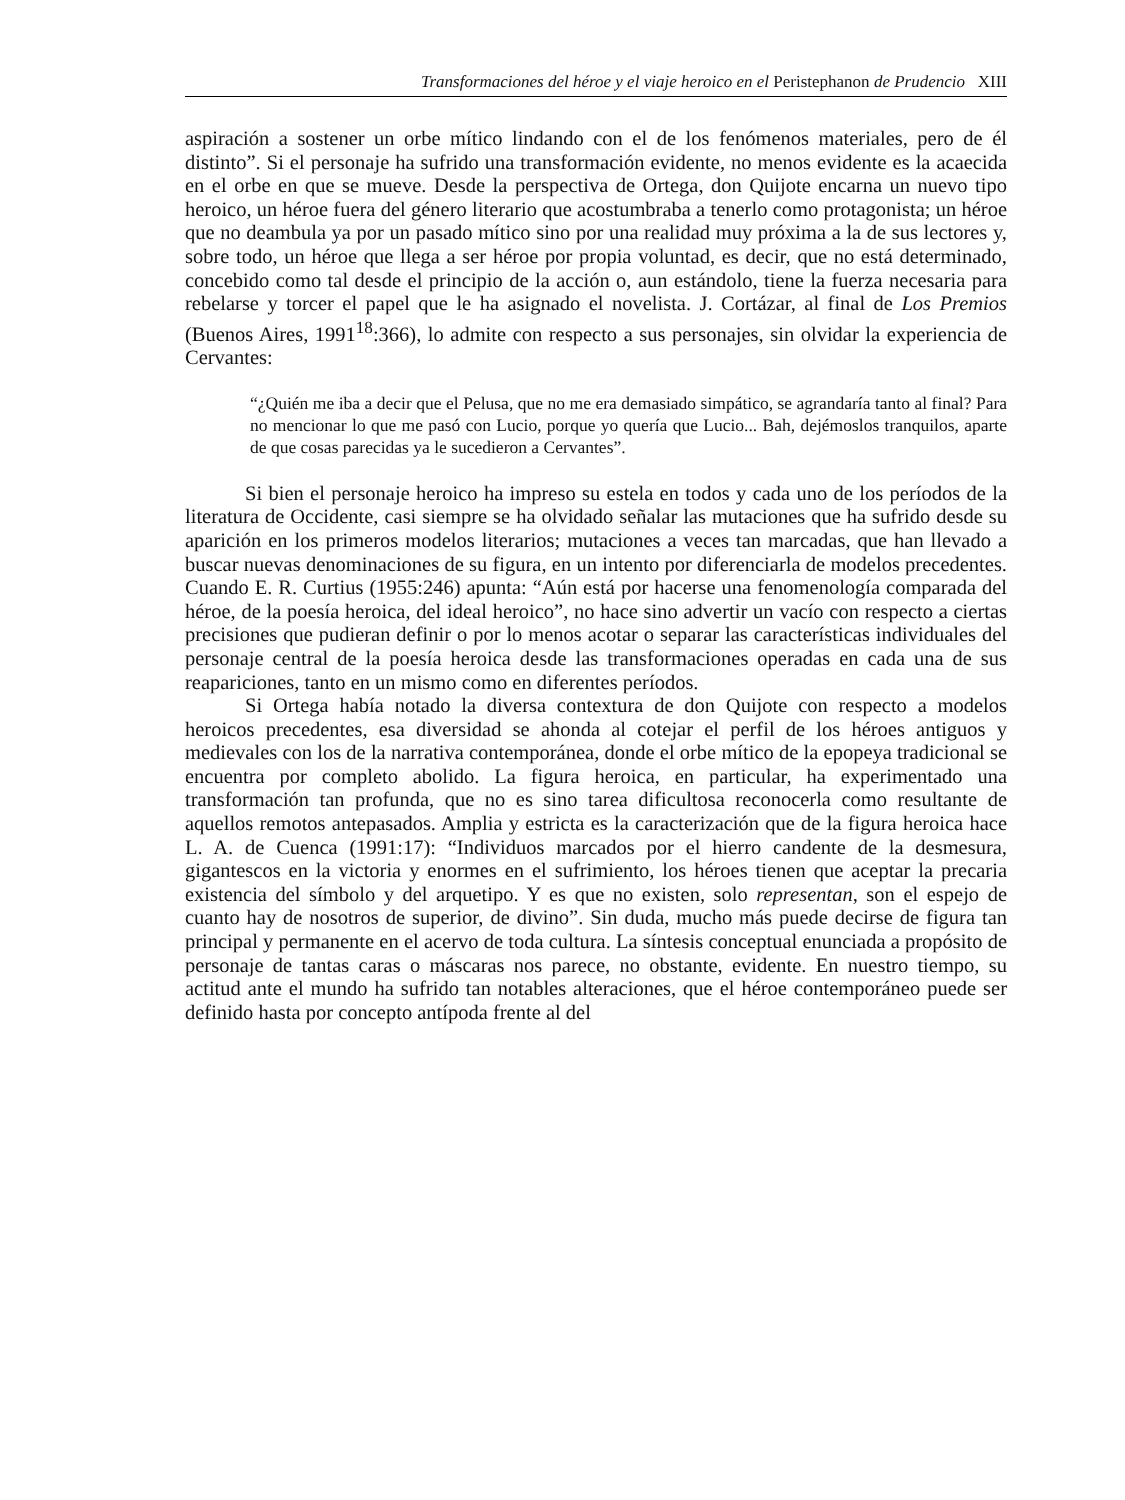Transformaciones del héroe y el viaje heroico en el Peristephanon de Prudencio XIII
aspiración a sostener un orbe mítico lindando con el de los fenómenos materiales, pero de él distinto”. Si el personaje ha sufrido una transformación evidente, no menos evidente es la acaecida en el orbe en que se mueve. Desde la perspectiva de Ortega, don Quijote encarna un nuevo tipo heroico, un héroe fuera del género literario que acostumbraba a tenerlo como protagonista; un héroe que no deambula ya por un pasado mítico sino por una realidad muy próxima a la de sus lectores y, sobre todo, un héroe que llega a ser héroe por propia voluntad, es decir, que no está determinado, concebido como tal desde el principio de la acción o, aun estándolo, tiene la fuerza necesaria para rebelarse y torcer el papel que le ha asignado el novelista. J. Cortázar, al final de Los Premios (Buenos Aires, 1991<sup>18</sup>:366), lo admite con respecto a sus personajes, sin olvidar la experiencia de Cervantes:
“¿Quién me iba a decir que el Pelusa, que no me era demasiado simpático, se agrandaría tanto al final? Para no mencionar lo que me pasó con Lucio, porque yo quería que Lucio... Bah, dejémoslos tranquilos, aparte de que cosas parecidas ya le sucedieron a Cervantes”.
Si bien el personaje heroico ha impreso su estela en todos y cada uno de los períodos de la literatura de Occidente, casi siempre se ha olvidado señalar las mutaciones que ha sufrido desde su aparición en los primeros modelos literarios; mutaciones a veces tan marcadas, que han llevado a buscar nuevas denominaciones de su figura, en un intento por diferenciarla de modelos precedentes. Cuando E. R. Curtius (1955:246) apunta: “Aún está por hacerse una fenomenología comparada del héroe, de la poesía heroica, del ideal heroico”, no hace sino advertir un vacío con respecto a ciertas precisiones que pudieran definir o por lo menos acotar o separar las características individuales del personaje central de la poesía heroica desde las transformaciones operadas en cada una de sus reapariciones, tanto en un mismo como en diferentes períodos.
Si Ortega había notado la diversa contextura de don Quijote con respecto a modelos heroicos precedentes, esa diversidad se ahonda al cotejar el perfil de los héroes antiguos y medievales con los de la narrativa contemporánea, donde el orbe mítico de la epopeya tradicional se encuentra por completo abolido. La figura heroica, en particular, ha experimentado una transformación tan profunda, que no es sino tarea dificultosa reconocerla como resultante de aquellos remotos antepasados. Amplia y estricta es la caracterización que de la figura heroica hace L. A. de Cuenca (1991:17): “Individuos marcados por el hierro candente de la desmesura, gigantescos en la victoria y enormes en el sufrimiento, los héroes tienen que aceptar la precaria existencia del símbolo y del arquetipo. Y es que no existen, solo representan, son el espejo de cuanto hay de nosotros de superior, de divino”. Sin duda, mucho más puede decirse de figura tan principal y permanente en el acervo de toda cultura. La síntesis conceptual enunciada a propósito de personaje de tantas caras o máscaras nos parece, no obstante, evidente. En nuestro tiempo, su actitud ante el mundo ha sufrido tan notables alteraciones, que el héroe contemporáneo puede ser definido hasta por concepto antípoda frente al del